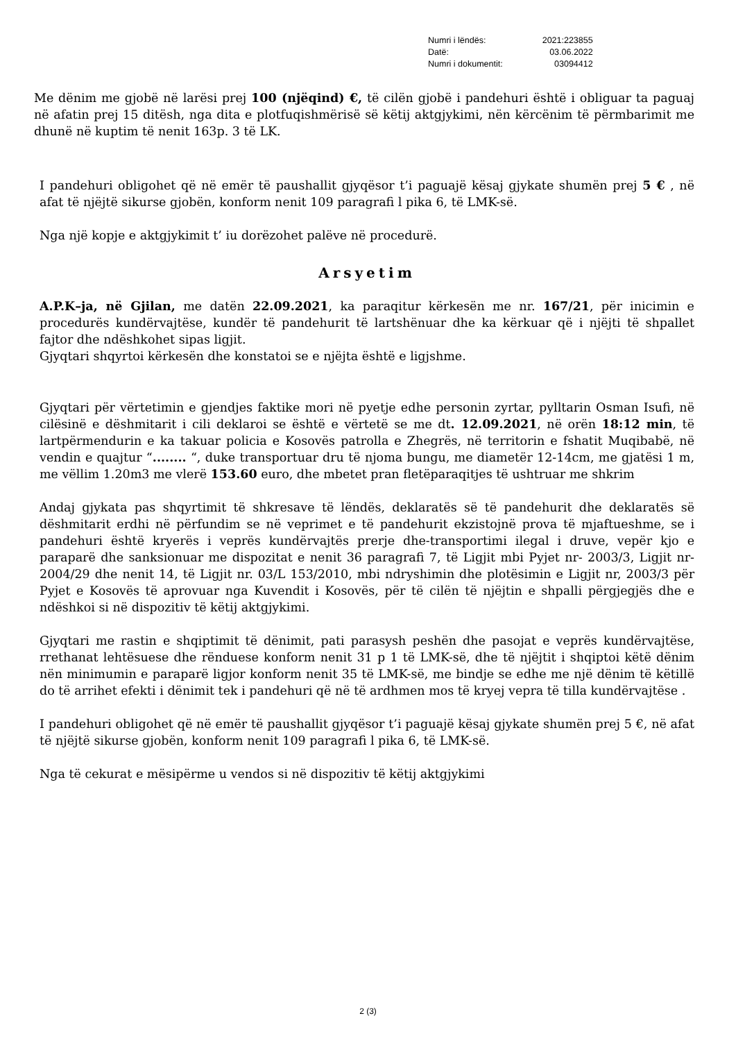| Numri i lëndës: | 2021:223855 |
| Datë: | 03.06.2022 |
| Numri i dokumentit: | 03094412 |
Me dënim me gjobë në larësi prej 100 (njëqind) €, të cilën gjobë i pandehuri është i obliguar ta paguaj në afatin prej 15 ditësh, nga dita e plotfuqishmërisë së këtij aktgjykimi, nën kërcënim të përmbarimit me dhunë në kuptim të nenit 163p. 3 të LK.
I pandehuri obligohet që në emër të paushallit gjyqësor t’i paguajë kësaj gjykate shumën prej 5 € , në afat të njëjtë sikurse gjobën, konform nenit 109 paragrafi l pika 6, të LMK-së.
Nga një kopje e aktgjykimit t’ iu dorëzohet palëve në procedurë.
Arsyetim
A.P.K–ja, në Gjilan, me datën 22.09.2021, ka paraqitur kërkesën me nr. 167/21, për inicimin e procedurës kundërvajtëse, kundër të pandehurit të lartshënuar dhe ka kërkuar që i njëjti të shpallet fajtor dhe ndëshkohet sipas ligjit.
Gjyqtari shqyrtoi kërkesën dhe konstatoi se e njëjta është e ligjshme.
Gjyqtari për vërtetimin e gjendjes faktike mori në pyetje edhe personin zyrtar, pylltarin Osman Isufi, në cilësinë e dëshmitarit i cili deklaroi se është e vërtetë se me dt. 12.09.2021, në orën 18:12 min, të lartpërmendurin e ka takuar policia e Kosovës patrolla e Zhegrës, në territorin e fshatit Muqibabë, në vendin e quajtur “........ “, duke transportuar dru të njoma bungu, me diametër 12-14cm, me gjatësi 1 m, me vëllim 1.20m3 me vlerë 153.60 euro, dhe mbetet pran fletëparaqitjes të ushtruar me shkrim
Andaj gjykata pas shqyrtimit të shkresave të lëndës, deklaratës së të pandehurit dhe deklaratës së dëshmitarit erdhi në përfundim se në veprimet e të pandehurit ekzistojnë prova të mjaftueshme, se i pandehuri është kryerës i veprës kundërvajtës prerje dhe-transportimi ilegal i druve, vepër kjo e paraparë dhe sanksionuar me dispozitat e nenit 36 paragrafi 7, të Ligjit mbi Pyjet nr- 2003/3, Ligjit nr-2004/29 dhe nenit 14, të Ligjit nr. 03/L 153/2010, mbi ndryshimin dhe plotësimin e Ligjit nr, 2003/3 për Pyjet e Kosovës të aprovuar nga Kuvendit i Kosovës, për të cilën të njëjtin e shpalli përgjegjës dhe e ndëshkoi si në dispozitiv të këtij aktgjykimi.
Gjyqtari me rastin e shqiptimit të dënimit, pati parasysh peshën dhe pasojat e veprës kundërvajtëse, rrethanat lehtësuese dhe rënduese konform nenit 31 p 1 të LMK-së, dhe të njëjtit i shqiptoi këtë dënim nën minimumin e paraparë ligjor konform nenit 35 të LMK-së, me bindje se edhe me një dënim të këtillë do të arrihet efekti i dënimit tek i pandehuri që në të ardhmen mos të kryej vepra të tilla kundërvajtëse .
I pandehuri obligohet që në emër të paushallit gjyqësor t’i paguajë kësaj gjykate shumën prej 5 €, në afat të njëjtë sikurse gjobën, konform nenit 109 paragrafi l pika 6, të LMK-së.
Nga të cekurat e mësipërme u vendos si në dispozitiv të këtij aktgjykimi
2 (3)